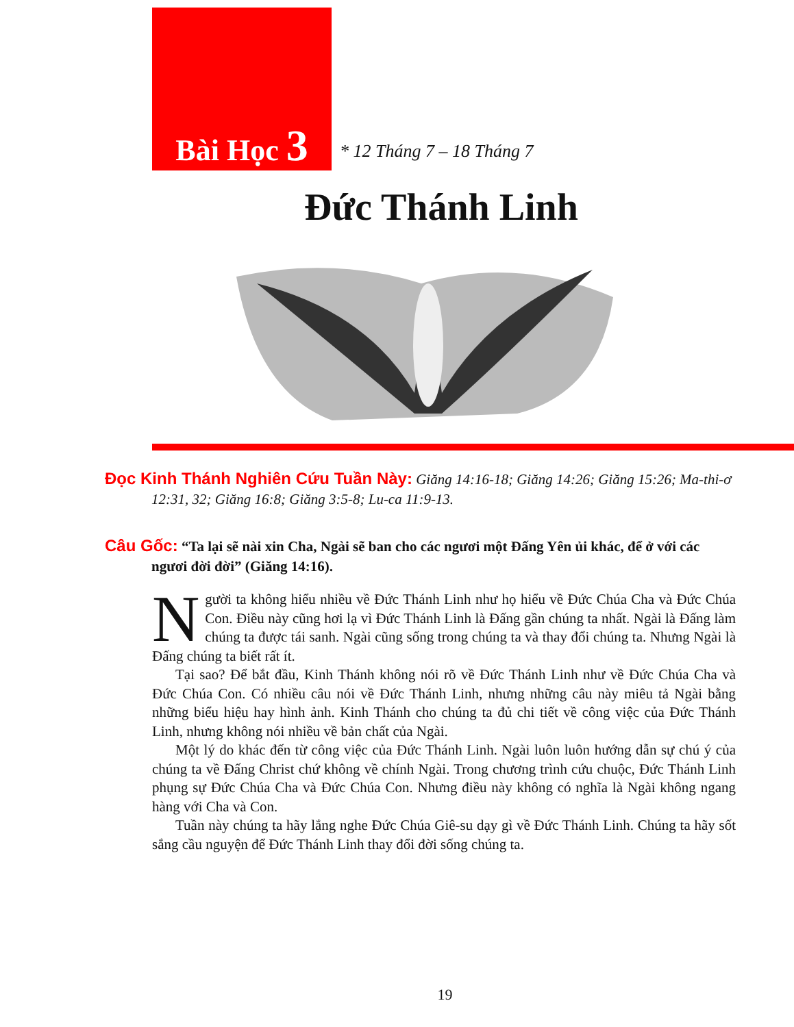Bài Học 3
* 12 Tháng 7 – 18 Tháng 7
Đức Thánh Linh
Đọc Kinh Thánh Nghiên Cứu Tuần Này: Giăng 14:16-18; Giăng 14:26; Giăng 15:26; Ma-thi-ơ 12:31, 32; Giăng 16:8; Giăng 3:5-8; Lu-ca 11:9-13.
Câu Gốc: “Ta lại sẽ nài xin Cha, Ngài sẽ ban cho các ngươi một Đấng Yên ủi khác, để ở với các ngươi đời đời” (Giăng 14:16).
Người ta không hiểu nhiều về Đức Thánh Linh như họ hiểu về Đức Chúa Cha và Đức Chúa Con. Điều này cũng hơi lạ vì Đức Thánh Linh là Đấng gần chúng ta nhất. Ngài là Đấng làm chúng ta được tái sanh. Ngài cũng sống trong chúng ta và thay đổi chúng ta. Nhưng Ngài là Đấng chúng ta biết rất ít.
Tại sao? Để bắt đầu, Kinh Thánh không nói rõ về Đức Thánh Linh như về Đức Chúa Cha và Đức Chúa Con. Có nhiều câu nói về Đức Thánh Linh, nhưng những câu này miêu tả Ngài bằng những biểu hiệu hay hình ảnh. Kinh Thánh cho chúng ta đủ chi tiết về công việc của Đức Thánh Linh, nhưng không nói nhiều về bản chất của Ngài.
Một lý do khác đến từ công việc của Đức Thánh Linh. Ngài luôn luôn hướng dẫn sự chú ý của chúng ta về Đấng Christ chứ không về chính Ngài. Trong chương trình cứu chuộc, Đức Thánh Linh phụng sự Đức Chúa Cha và Đức Chúa Con. Nhưng điều này không có nghĩa là Ngài không ngang hàng với Cha và Con.
Tuần này chúng ta hãy lắng nghe Đức Chúa Giê-su dạy gì về Đức Thánh Linh. Chúng ta hãy sốt sắng cầu nguyện để Đức Thánh Linh thay đổi đời sống chúng ta.
19